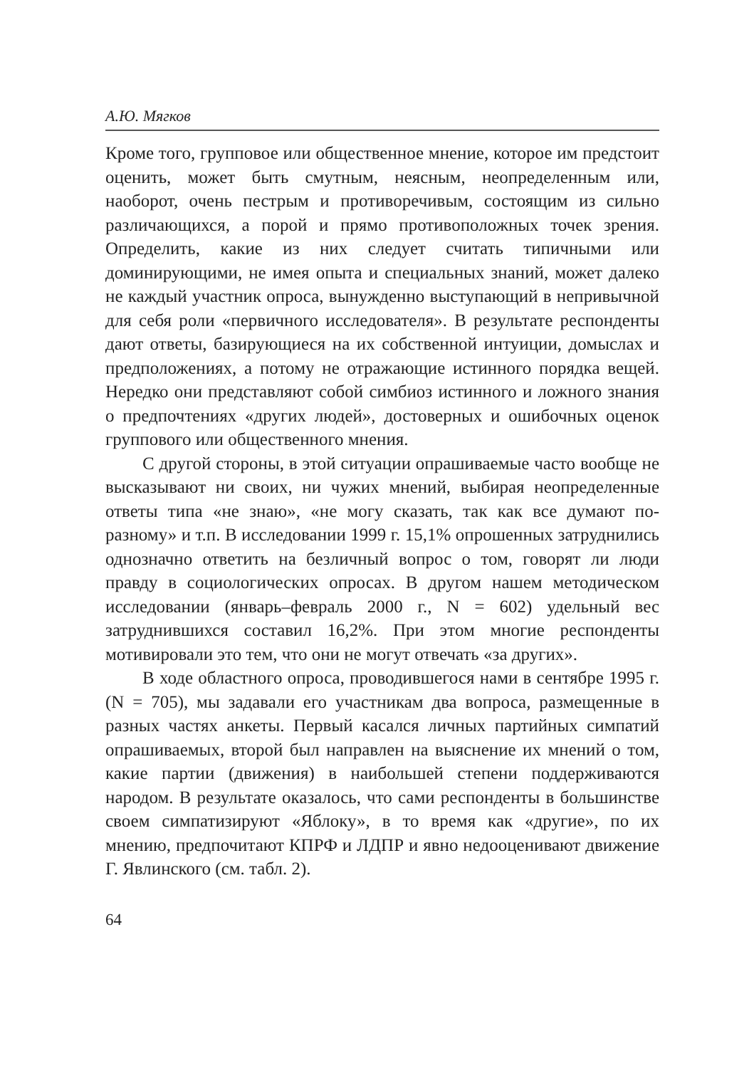А.Ю. Мягков
Кроме того, групповое или общественное мнение, которое им предстоит оценить, может быть смутным, неясным, неопределенным или, наоборот, очень пестрым и противоречивым, состоящим из сильно различающихся, а порой и прямо противоположных точек зрения. Определить, какие из них следует считать типичными или доминирующими, не имея опыта и специальных знаний, может далеко не каждый участник опроса, вынужденно выступающий в непривычной для себя роли «первичного исследователя». В результате респонденты дают ответы, базирующиеся на их собственной интуиции, домыслах и предположениях, а потому не отражающие истинного порядка вещей. Нередко они представляют собой симбиоз истинного и ложного знания о предпочтениях «других людей», достоверных и ошибочных оценок группового или общественного мнения.
С другой стороны, в этой ситуации опрашиваемые часто вообще не высказывают ни своих, ни чужих мнений, выбирая неопределенные ответы типа «не знаю», «не могу сказать, так как все думают по-разному» и т.п. В исследовании 1999 г. 15,1% опрошенных затруднились однозначно ответить на безличный вопрос о том, говорят ли люди правду в социологических опросах. В другом нашем методическом исследовании (январь–февраль 2000 г., N = 602) удельный вес затруднившихся составил 16,2%. При этом многие респонденты мотивировали это тем, что они не могут отвечать «за других».
В ходе областного опроса, проводившегося нами в сентябре 1995 г. (N = 705), мы задавали его участникам два вопроса, размещенные в разных частях анкеты. Первый касался личных партийных симпатий опрашиваемых, второй был направлен на выяснение их мнений о том, какие партии (движения) в наибольшей степени поддерживаются народом. В результате оказалось, что сами респонденты в большинстве своем симпатизируют «Яблоку», в то время как «другие», по их мнению, предпочитают КПРФ и ЛДПР и явно недооценивают движение Г. Явлинского (см. табл. 2).
64